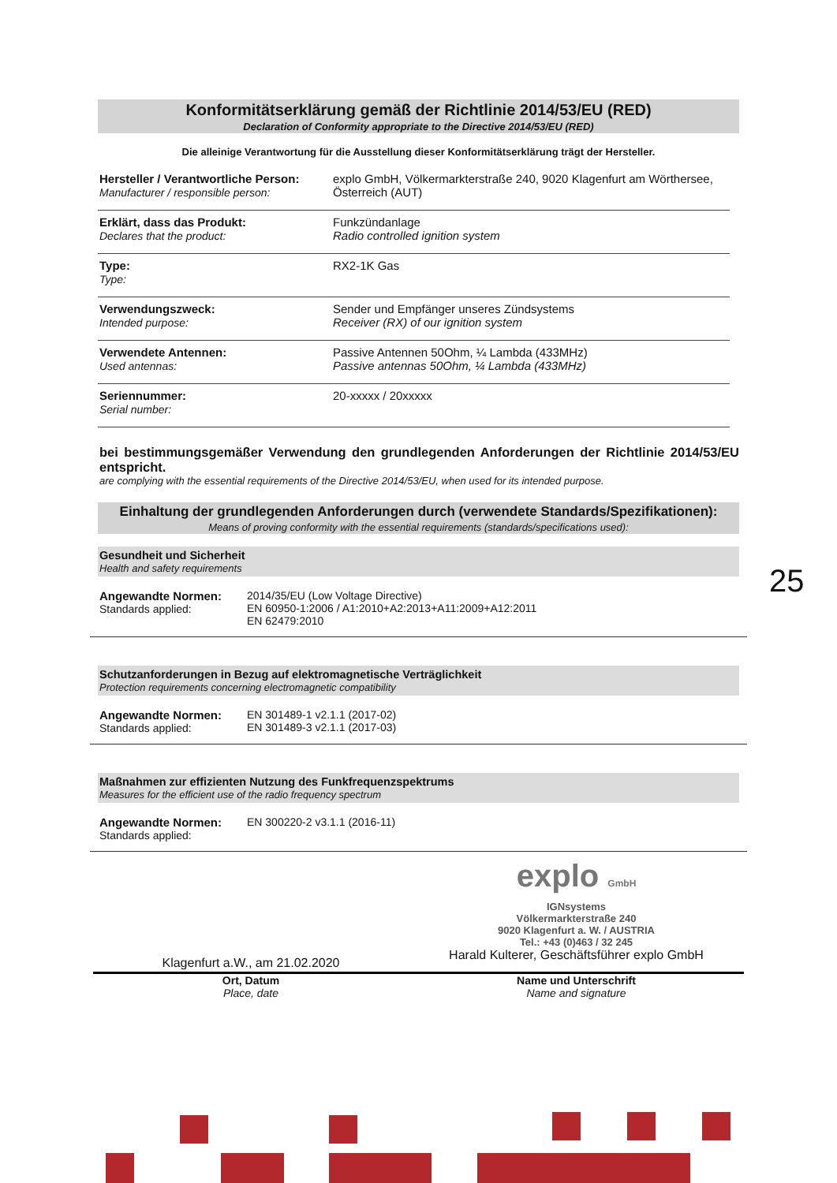Konformitätserklärung gemäß der Richtlinie 2014/53/EU (RED)
Declaration of Conformity appropriate to the Directive 2014/53/EU (RED)
Die alleinige Verantwortung für die Ausstellung dieser Konformitätserklärung trägt der Hersteller.
| Hersteller / Verantwortliche Person: Manufacturer / responsible person: | explo GmbH, Völkermarkterstraße 240, 9020 Klagenfurt am Wörthersee, Österreich (AUT) |
| Erklärt, dass das Produkt: Declares that the product: | Funkzündanlage Radio controlled ignition system |
| Type: Type: | RX2-1K Gas |
| Verwendungszweck: Intended purpose: | Sender und Empfänger unseres Zündsystems Receiver (RX) of our ignition system |
| Verwendete Antennen: Used antennas: | Passive Antennen 50Ohm, ¼ Lambda (433MHz) Passive antennas 50Ohm, ¼ Lambda (433MHz) |
| Seriennummer: Serial number: | 20-xxxxx / 20xxxxx |
bei bestimmungsgemäßer Verwendung den grundlegenden Anforderungen der Richtlinie 2014/53/EU entspricht.
are complying with the essential requirements of the Directive 2014/53/EU, when used for its intended purpose.
Einhaltung der grundlegenden Anforderungen durch (verwendete Standards/Spezifikationen):
Means of proving conformity with the essential requirements (standards/specifications used):
Gesundheit und Sicherheit
Health and safety requirements
Angewandte Normen:
Standards applied:
2014/35/EU (Low Voltage Directive)
EN 60950-1:2006 / A1:2010+A2:2013+A11:2009+A12:2011
EN 62479:2010
Schutzanforderungen in Bezug auf elektromagnetische Verträglichkeit
Protection requirements concerning electromagnetic compatibility
Angewandte Normen:
Standards applied:
EN 301489-1 v2.1.1 (2017-02)
EN 301489-3 v2.1.1 (2017-03)
Maßnahmen zur effizienten Nutzung des Funkfrequenzspektrums
Measures for the efficient use of the radio frequency spectrum
Angewandte Normen:
Standards applied:
EN 300220-2 v3.1.1 (2016-11)
Klagenfurt a.W., am 21.02.2020
explo GmbH
IGNsystems
Völkermarkterstraße 240
9020 Klagenfurt a. W. / AUSTRIA
Tel.: +43 (0)463 / 32 245
Harald Kulterer, Geschäftsführer explo GmbH
Ort, Datum
Place, date
Name und Unterschrift
Name and signature
25